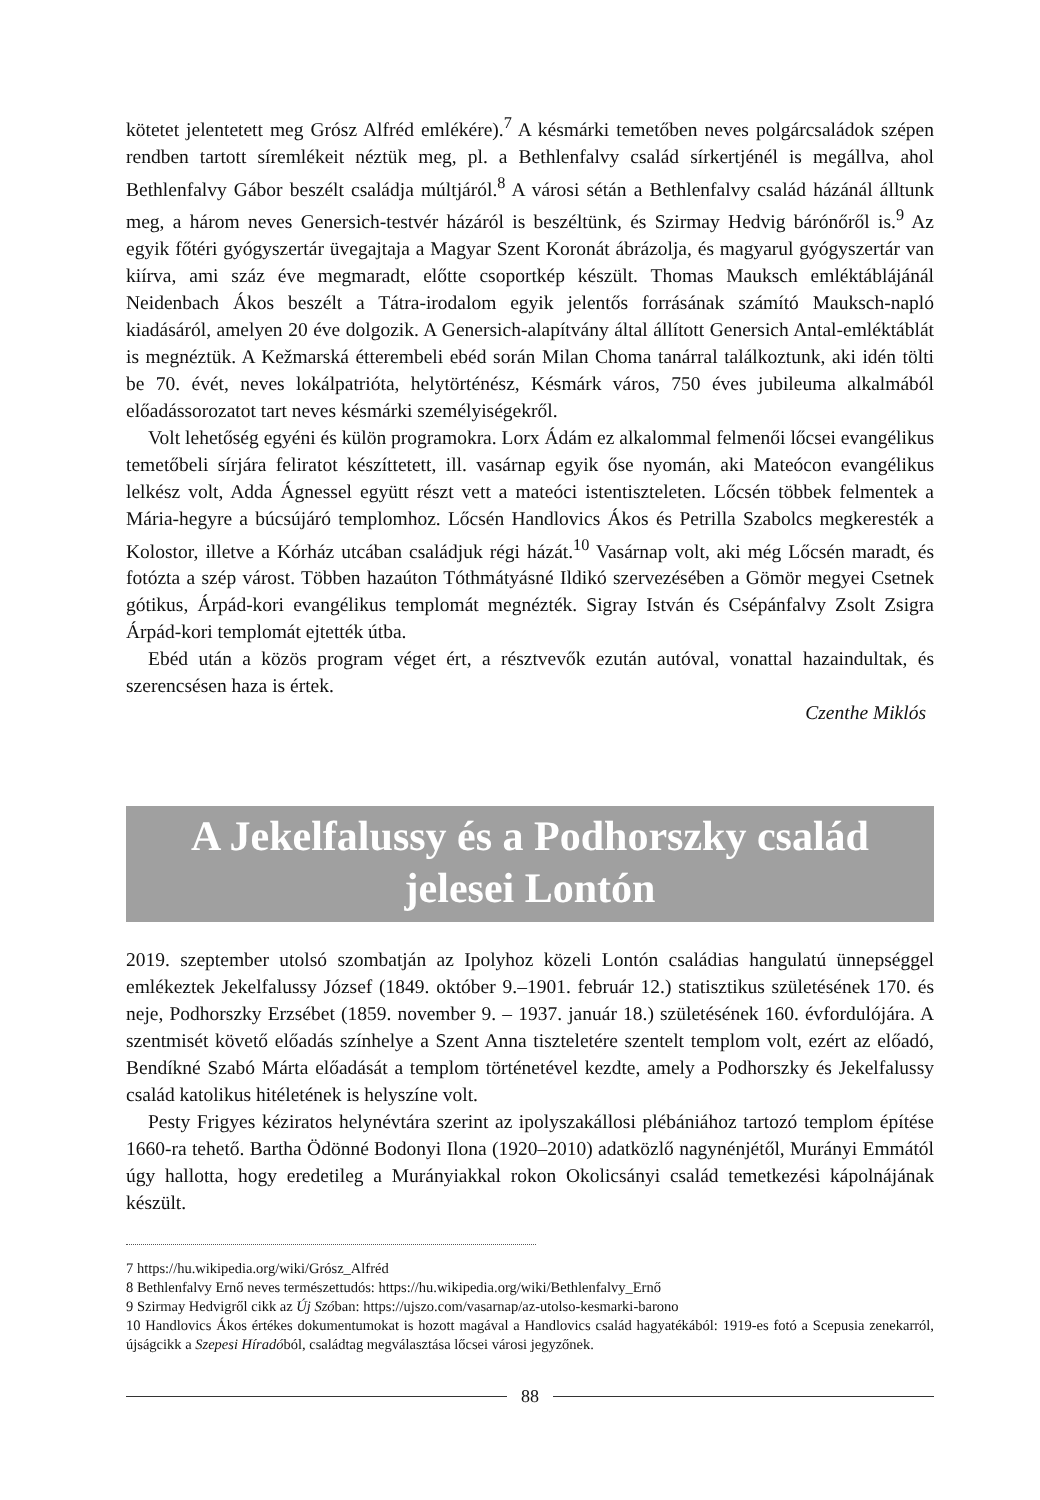kötetet jelentetett meg Grósz Alfréd emlékére).<sup>7</sup> A késmárki temetőben neves polgárcsaládok szépen rendben tartott síremlékeit néztük meg, pl. a Bethlenfalvy család sírkertjénél is megállva, ahol Bethlenfalvy Gábor beszélt családja múltjáról.<sup>8</sup> A városi sétán a Bethlenfalvy család házánál álltunk meg, a három neves Genersich-testvér házáról is beszéltünk, és Szirmay Hedvig bárónőről is.<sup>9</sup> Az egyik főtéri gyógyszertár üvegajtaja a Magyar Szent Koronát ábrázolja, és magyarul gyógyszertár van kiírva, ami száz éve megmaradt, előtte csoportkép készült. Thomas Mauksch emléktáblájánál Neidenbach Ákos beszélt a Tátra-irodalom egyik jelentős forrásának számító Mauksch-napló kiadásáról, amelyen 20 éve dolgozik. A Genersich-alapítvány által állított Genersich Antal-emléktáblát is megnéztük. A Kežmarská étterembeli ebéd során Milan Choma tanárral találkoztunk, aki idén tölti be 70. évét, neves lokálpatrióta, helytörténész, Késmárk város, 750 éves jubileuma alkalmából előadássorozatot tart neves késmárki személyiségekről.
Volt lehetőség egyéni és külön programokra. Lorx Ádám ez alkalommal felmenői lőcsei evangélikus temetőbeli sírjára feliratot készíttetett, ill. vasárnap egyik őse nyomán, aki Mateócon evangélikus lelkész volt, Adda Ágnessel együtt részt vett a mateóci istentiszteleten. Lőcsén többek felmentek a Mária-hegyre a búcsújáró templomhoz. Lőcsén Handlovics Ákos és Petrilla Szabolcs megkeresték a Kolostor, illetve a Kórház utcában családjuk régi házát.<sup>10</sup> Vasárnap volt, aki még Lőcsén maradt, és fotózta a szép várost. Többen hazaúton Tóthmátyásné Ildikó szervezésében a Gömör megyei Csetnek gótikus, Árpád-kori evangélikus templomát megnézték. Sigray István és Csépánfalvy Zsolt Zsigra Árpád-kori templomát ejtették útba.
Ebéd után a közös program véget ért, a résztvevők ezután autóval, vonattal hazaindultak, és szerencsésen haza is értek.
Czenthe Miklós
A Jekelfalussy és a Podhorszky család jelesei Lontón
2019. szeptember utolsó szombatján az Ipolyhoz közeli Lontón családias hangulatú ünnepséggel emlékeztek Jekelfalussy József (1849. október 9.–1901. február 12.) statisztikus születésének 170. és neje, Podhorszky Erzsébet (1859. november 9. – 1937. január 18.) születésének 160. évfordulójára. A szentmisét követő előadás színhelye a Szent Anna tiszteletére szentelt templom volt, ezért az előadó, Bendíkné Szabó Márta előadását a templom történetével kezdte, amely a Podhorszky és Jekelfalussy család katolikus hitéletének is helyszíne volt.
Pesty Frigyes kéziratos helynévtára szerint az ipolyszakállosi plébániához tartozó templom építése 1660-ra tehető. Bartha Ödönné Bodonyi Ilona (1920–2010) adatközlő nagynénjétől, Murányi Emmától úgy hallotta, hogy eredetileg a Murányiakkal rokon Okolicsányi család temetkezési kápolnájának készült.
7 https://hu.wikipedia.org/wiki/Grósz_Alfréd
8 Bethlenfalvy Ernő neves természettudós: https://hu.wikipedia.org/wiki/Bethlenfalvy_Ernő
9 Szirmay Hedvigről cikk az Új Szóban: https://ujszo.com/vasarnap/az-utolso-kesmarki-barono
10 Handlovics Ákos értékes dokumentumokat is hozott magával a Handlovics család hagyatékából: 1919-es fotó a Scepusia zenekarról, újságcikk a Szepesi Híradóból, családtag megválasztása lőcsei városi jegyzőnek.
88